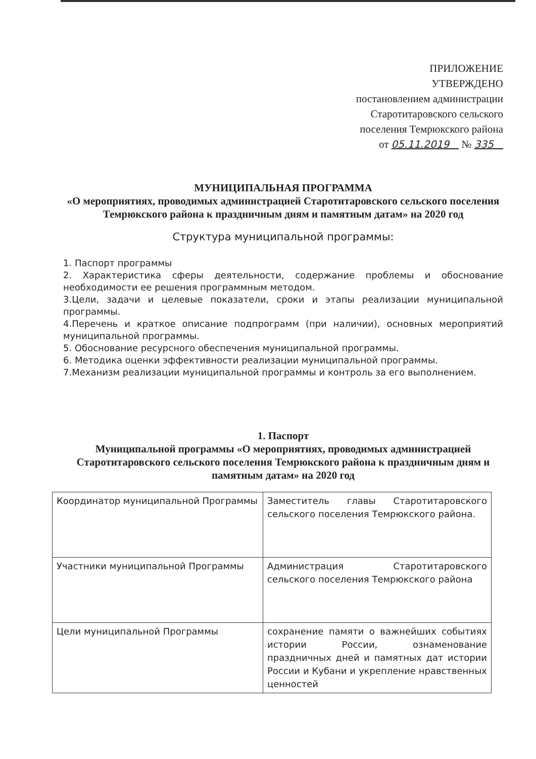ПРИЛОЖЕНИЕ
УТВЕРЖДЕНО
постановлением администрации
Старотитаровского сельского
поселения Темрюкского района
от 05.11.2019 № 335
МУНИЦИПАЛЬНАЯ ПРОГРАММА
«О мероприятиях, проводимых администрацией Старотитаровского сельского поселения Темрюкского района к праздничным дням и памятным датам» на 2020 год
Структура муниципальной программы:
1. Паспорт программы
2. Характеристика сферы деятельности, содержание проблемы и обоснование необходимости ее решения программным методом.
3.Цели, задачи и целевые показатели, сроки и этапы реализации муниципальной программы.
4.Перечень и краткое описание подпрограмм (при наличии), основных мероприятий муниципальной программы.
5. Обоснование ресурсного обеспечения муниципальной программы.
6. Методика оценки эффективности реализации муниципальной программы.
7.Механизм реализации муниципальной программы и контроль за его выполнением.
1. Паспорт
Муниципальной программы «О мероприятиях, проводимых администрацией Старотитаровского сельского поселения Темрюкского района к праздничным дням и памятным датам» на 2020 год
| Координатор муниципальной Программы | Заместитель главы Старотитаровского сельского поселения Темрюкского района. |
| Участники муниципальной Программы | Администрация Старотитаровского сельского поселения Темрюкского района |
| Цели муниципальной Программы | сохранение памяти о важнейших событиях истории России, ознаменование праздничных дней и памятных дат истории России и Кубани и укрепление нравственных ценностей |